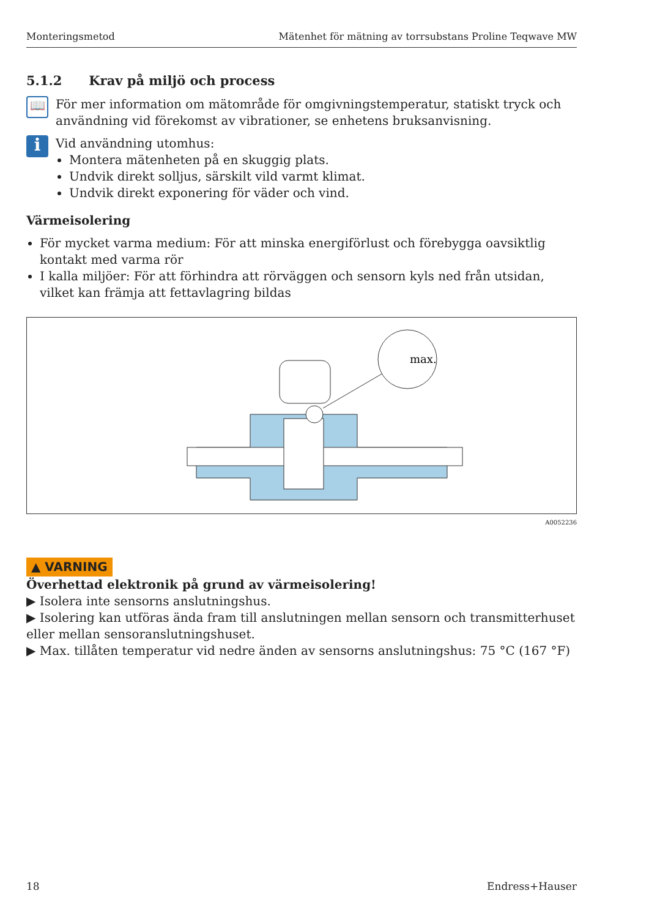Monteringsmetod Mätenhet för mätning av torrsubstans Proline Teqwave MW
5.1.2 Krav på miljö och process
📖
För mer information om mätområde för omgivningstemperatur, statiskt tryck och användning vid förekomst av vibrationer, se enhetens bruksanvisning.
i
Vid användning utomhus:
Montera mätenheten på en skuggig plats.
Undvik direkt solljus, särskilt vild varmt klimat.
Undvik direkt exponering för väder och vind.
Värmeisolering
För mycket varma medium: För att minska energiförlust och förebygga oavsiktlig kontakt med varma rör
I kalla miljöer: För att förhindra att rörväggen och sensorn kyls ned från utsidan, vilket kan främja att fettavlagring bildas
max.
A0052236
▲ VARNING
Överhettad elektronik på grund av värmeisolering!
▶ Isolera inte sensorns anslutningshus.
▶ Isolering kan utföras ända fram till anslutningen mellan sensorn och transmitterhuset eller mellan sensoranslutningshuset.
▶ Max. tillåten temperatur vid nedre änden av sensorns anslutningshus: 75 °C (167 °F)
18 Endress+Hauser